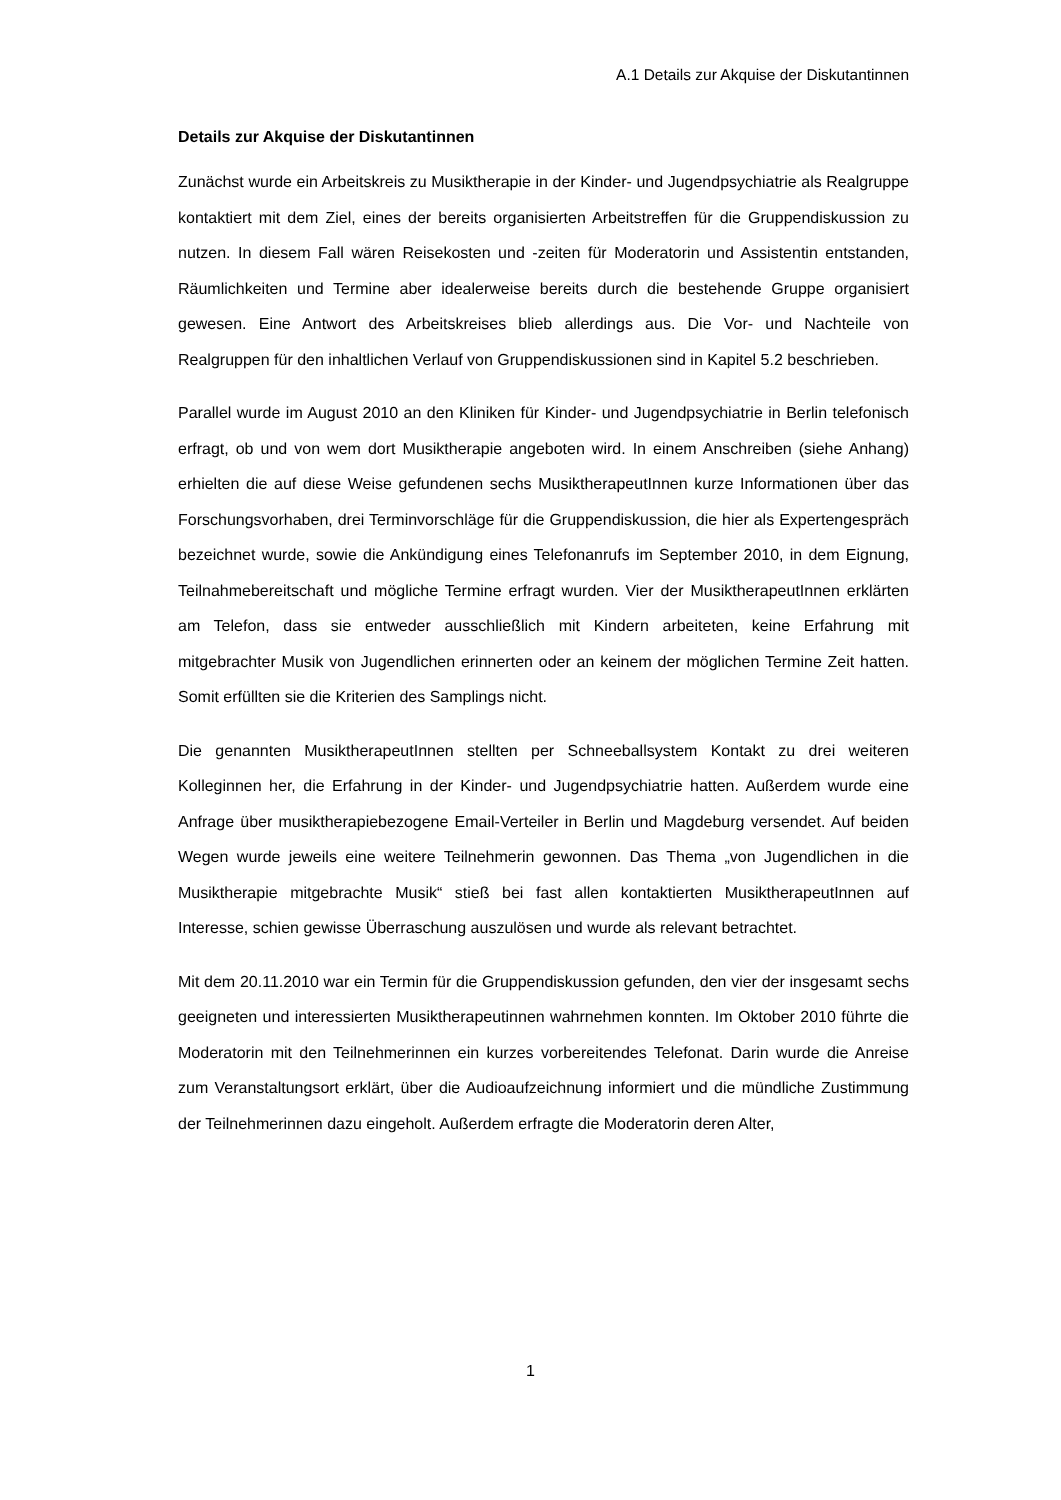A.1 Details zur Akquise der Diskutantinnen
Details zur Akquise der Diskutantinnen
Zunächst wurde ein Arbeitskreis zu Musiktherapie in der Kinder- und Jugendpsychiatrie als Realgruppe kontaktiert mit dem Ziel, eines der bereits organisierten Arbeitstreffen für die Gruppendiskussion zu nutzen. In diesem Fall wären Reisekosten und -zeiten für Moderatorin und Assistentin entstanden, Räumlichkeiten und Termine aber idealerweise bereits durch die bestehende Gruppe organisiert gewesen. Eine Antwort des Arbeitskreises blieb allerdings aus. Die Vor- und Nachteile von Realgruppen für den inhaltlichen Verlauf von Gruppendiskussionen sind in Kapitel 5.2 beschrieben.
Parallel wurde im August 2010 an den Kliniken für Kinder- und Jugendpsychiatrie in Berlin telefonisch erfragt, ob und von wem dort Musiktherapie angeboten wird. In einem Anschreiben (siehe Anhang) erhielten die auf diese Weise gefundenen sechs MusiktherapeutInnen kurze Informationen über das Forschungsvorhaben, drei Terminvorschläge für die Gruppendiskussion, die hier als Expertengespräch bezeichnet wurde, sowie die Ankündigung eines Telefonanrufs im September 2010, in dem Eignung, Teilnahmebereitschaft und mögliche Termine erfragt wurden. Vier der MusiktherapeutInnen erklärten am Telefon, dass sie entweder ausschließlich mit Kindern arbeiteten, keine Erfahrung mit mitgebrachter Musik von Jugendlichen erinnerten oder an keinem der möglichen Termine Zeit hatten. Somit erfüllten sie die Kriterien des Samplings nicht.
Die genannten MusiktherapeutInnen stellten per Schneeballsystem Kontakt zu drei weiteren Kolleginnen her, die Erfahrung in der Kinder- und Jugendpsychiatrie hatten. Außerdem wurde eine Anfrage über musiktherapiebezogene Email-Verteiler in Berlin und Magdeburg versendet. Auf beiden Wegen wurde jeweils eine weitere Teilnehmerin gewonnen. Das Thema „von Jugendlichen in die Musiktherapie mitgebrachte Musik“ stieß bei fast allen kontaktierten MusiktherapeutInnen auf Interesse, schien gewisse Überraschung auszulösen und wurde als relevant betrachtet.
Mit dem 20.11.2010 war ein Termin für die Gruppendiskussion gefunden, den vier der insgesamt sechs geeigneten und interessierten Musiktherapeutinnen wahrnehmen konnten. Im Oktober 2010 führte die Moderatorin mit den Teilnehmerinnen ein kurzes vorbereitendes Telefonat. Darin wurde die Anreise zum Veranstaltungsort erklärt, über die Audioaufzeichnung informiert und die mündliche Zustimmung der Teilnehmerinnen dazu eingeholt. Außerdem erfragte die Moderatorin deren Alter,
1